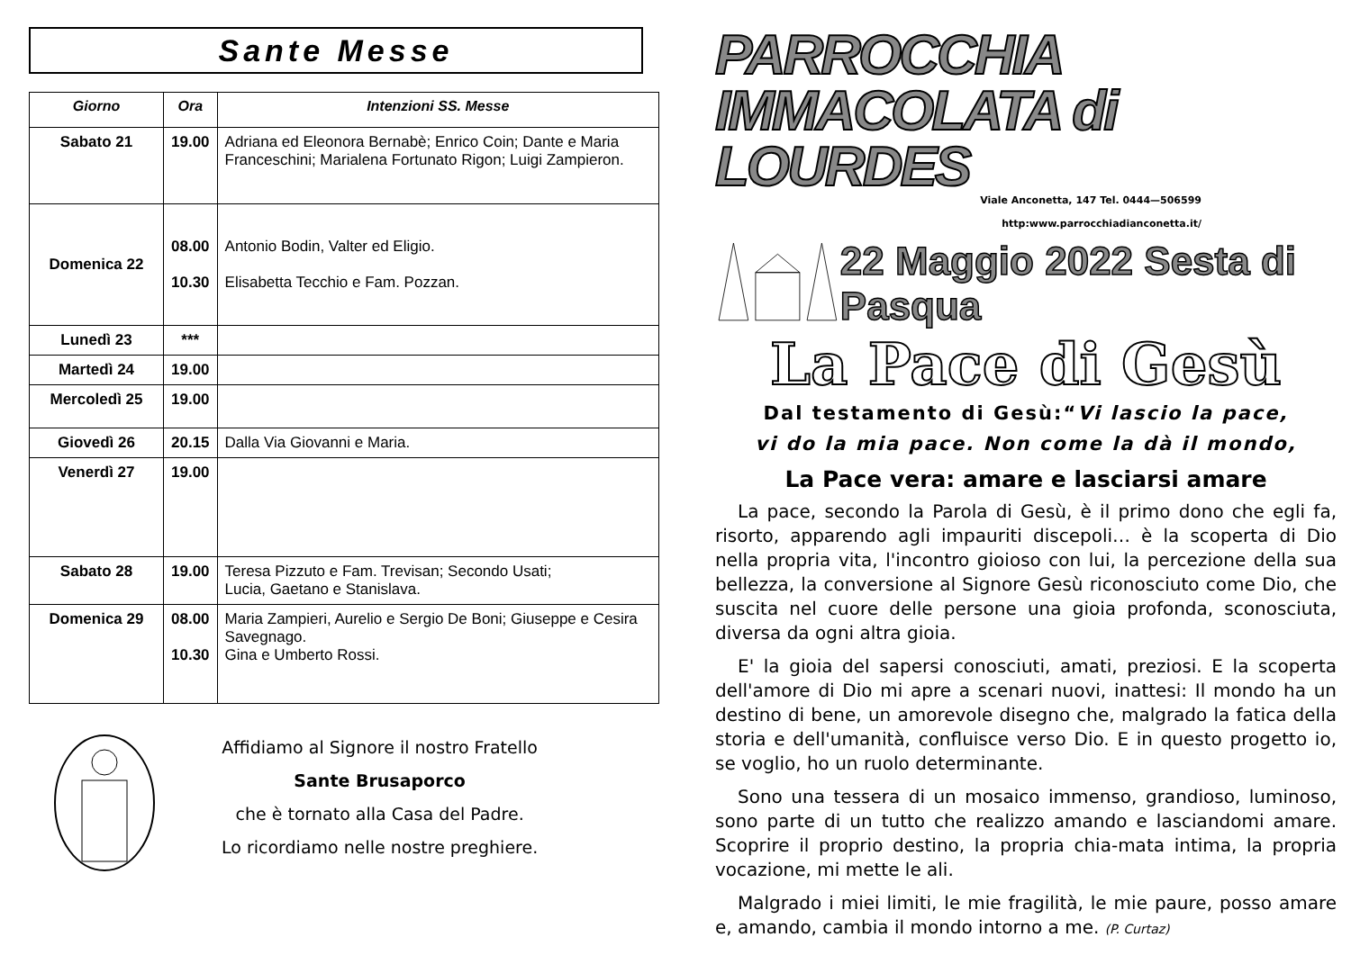Sante Messe
| Giorno | Ora | Intenzioni SS. Messe |
| --- | --- | --- |
| Sabato 21 | 19.00 | Adriana ed Eleonora Bernabè; Enrico Coin; Dante e Maria Franceschini; Marialena Fortunato Rigon; Luigi Zampieron. |
| Domenica 22 | 08.00 10.30 | Antonio Bodin, Valter ed Eligio. Elisabetta Tecchio e Fam. Pozzan. |
| Lunedì 23 | *** | |
| Martedì 24 | 19.00 | |
| Mercoledì 25 | 19.00 | |
| Giovedì 26 | 20.15 | Dalla Via Giovanni e Maria. |
| Venerdì 27 | 19.00 | |
| Sabato 28 | 19.00 | Teresa Pizzuto e Fam. Trevisan; Secondo Usati; Lucia, Gaetano e Stanislava. |
| Domenica 29 | 08.00 10.30 | Maria Zampieri, Aurelio e Sergio De Boni; Giuseppe e Cesira Savegnago. Gina e Umberto Rossi. |
Affidiamo al Signore il nostro Fratello
Sante Brusaporco
che è tornato alla Casa del Padre.
Lo ricordiamo nelle nostre preghiere.
PARROCCHIA IMMACOLATA di LOURDES
Viale Anconetta, 147 Tel. 0444—506599
http:www.parrocchiadianconetta.it/
22 Maggio 2022 Sesta di Pasqua
La Pace di Gesù
Dal testamento di Gesù:“Vi lascio la pace,
vi do la mia pace. Non come la dà il mondo,
La Pace vera: amare e lasciarsi amare
La pace, secondo la Parola di Gesù, è il primo dono che egli fa, risorto, apparendo agli impauriti discepoli… è la scoperta di Dio nella propria vita, l'incontro gioioso con lui, la percezione della sua bellezza, la conversione al Signore Gesù riconosciuto come Dio, che suscita nel cuore delle persone una gioia profonda, sconosciuta, diversa da ogni altra gioia.
E' la gioia del sapersi conosciuti, amati, preziosi. E la scoperta dell'amore di Dio mi apre a scenari nuovi, inattesi: Il mondo ha un destino di bene, un amorevole disegno che, malgrado la fatica della storia e dell'umanità, confluisce verso Dio. E in questo progetto io, se voglio, ho un ruolo determinante.
Sono una tessera di un mosaico immenso, grandioso, luminoso, sono parte di un tutto che realizzo amando e lasciandomi amare. Scoprire il proprio destino, la propria chia-mata intima, la propria vocazione, mi mette le ali.
Malgrado i miei limiti, le mie fragilità, le mie paure, posso amare e, amando, cambia il mondo intorno a me. (P. Curtaz)